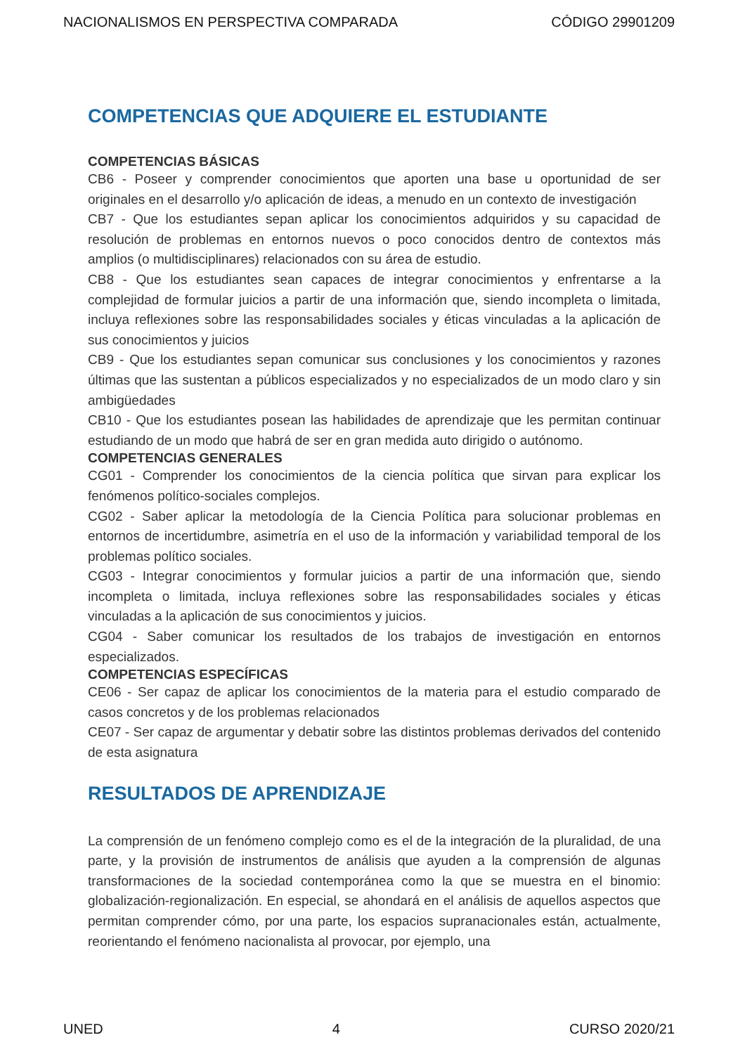NACIONALISMOS EN PERSPECTIVA COMPARADA CÓDIGO 29901209
COMPETENCIAS QUE ADQUIERE EL ESTUDIANTE
COMPETENCIAS BÁSICAS
CB6 - Poseer y comprender conocimientos que aporten una base u oportunidad de ser originales en el desarrollo y/o aplicación de ideas, a menudo en un contexto de investigación
CB7 - Que los estudiantes sepan aplicar los conocimientos adquiridos y su capacidad de resolución de problemas en entornos nuevos o poco conocidos dentro de contextos más amplios (o multidisciplinares) relacionados con su área de estudio.
CB8 - Que los estudiantes sean capaces de integrar conocimientos y enfrentarse a la complejidad de formular juicios a partir de una información que, siendo incompleta o limitada, incluya reflexiones sobre las responsabilidades sociales y éticas vinculadas a la aplicación de sus conocimientos y juicios
CB9 - Que los estudiantes sepan comunicar sus conclusiones y los conocimientos y razones últimas que las sustentan a públicos especializados y no especializados de un modo claro y sin ambigüedades
CB10 - Que los estudiantes posean las habilidades de aprendizaje que les permitan continuar estudiando de un modo que habrá de ser en gran medida auto dirigido o autónomo.
COMPETENCIAS GENERALES
CG01 - Comprender los conocimientos de la ciencia política que sirvan para explicar los fenómenos político-sociales complejos.
CG02 - Saber aplicar la metodología de la Ciencia Política para solucionar problemas en entornos de incertidumbre, asimetría en el uso de la información y variabilidad temporal de los problemas político sociales.
CG03 - Integrar conocimientos y formular juicios a partir de una información que, siendo incompleta o limitada, incluya reflexiones sobre las responsabilidades sociales y éticas vinculadas a la aplicación de sus conocimientos y juicios.
CG04 - Saber comunicar los resultados de los trabajos de investigación en entornos especializados.
COMPETENCIAS ESPECÍFICAS
CE06 - Ser capaz de aplicar los conocimientos de la materia para el estudio comparado de casos concretos y de los problemas relacionados
CE07 - Ser capaz de argumentar y debatir sobre las distintos problemas derivados del contenido de esta asignatura
RESULTADOS DE APRENDIZAJE
La comprensión de un fenómeno complejo como es el de la integración de la pluralidad, de una parte, y la provisión de instrumentos de análisis que ayuden a la comprensión de algunas transformaciones de la sociedad contemporánea como la que se muestra en el binomio: globalización-regionalización. En especial, se ahondará en el análisis de aquellos aspectos que permitan comprender cómo, por una parte, los espacios supranacionales están, actualmente, reorientando el fenómeno nacionalista al provocar, por ejemplo, una
UNED 4 CURSO 2020/21